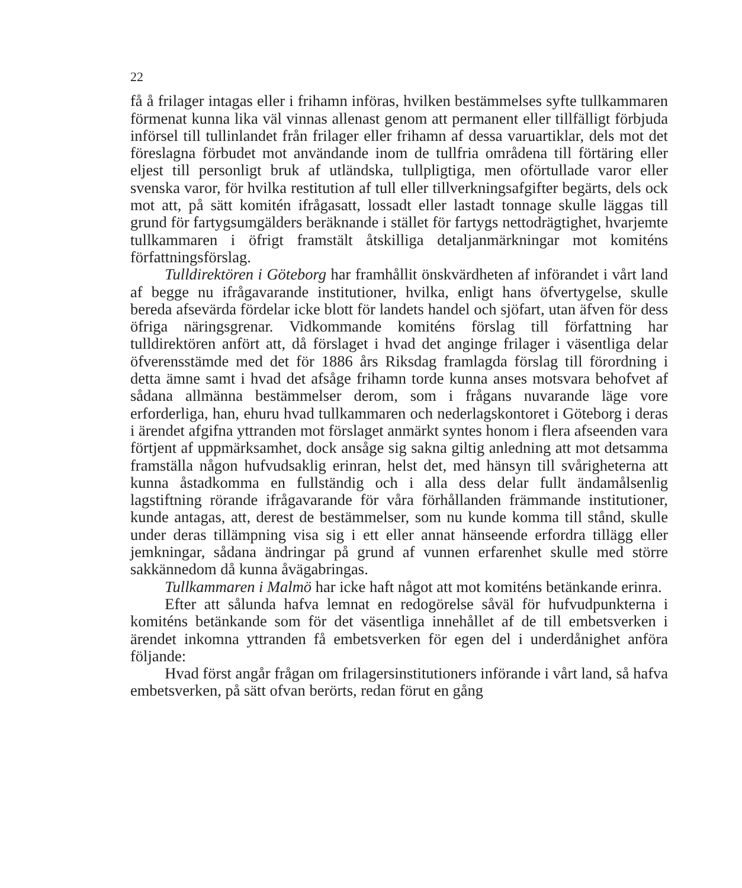22
få å frilager intagas eller i frihamn införas, hvilken bestämmelses syfte tullkammaren förmenat kunna lika väl vinnas allenast genom att permanent eller tillfälligt förbjuda införsel till tullinlandet från frilager eller frihamn af dessa varuartiklar, dels mot det föreslagna förbudet mot användande inom de tullfria områdena till förtäring eller eljest till personligt bruk af utländska, tullpligtiga, men oförtullade varor eller svenska varor, för hvilka restitution af tull eller tillverkningsafgifter begärts, dels ock mot att, på sätt komitén ifrågasatt, lossadt eller lastadt tonnage skulle läggas till grund för fartygsumgälders beräknande i stället för fartygs nettodrägtighet, hvarjemte tullkammaren i öfrigt framstält åtskilliga detaljanmärkningar mot komiténs författningsförslag.
Tulldirektören i Göteborg har framhållit önskvärdheten af införandet i vårt land af begge nu ifrågavarande institutioner, hvilka, enligt hans öfvertygelse, skulle bereda afsevärda fördelar icke blott för landets handel och sjöfart, utan äfven för dess öfriga näringsgrenar. Vidkommande komiténs förslag till författning har tulldirektören anfört att, då förslaget i hvad det anginge frilager i väsentliga delar öfverensstämde med det för 1886 års Riksdag framlagda förslag till förordning i detta ämne samt i hvad det afsåge frihamn torde kunna anses motsvara behofvet af sådana allmänna bestämmelser derom, som i frågans nuvarande läge vore erforderliga, han, ehuru hvad tullkammaren och nederlagskontoret i Göteborg i deras i ärendet afgifna yttranden mot förslaget anmärkt syntes honom i flera afseenden vara förtjent af uppmärksamhet, dock ansåge sig sakna giltig anledning att mot detsamma framställa någon hufvudsaklig erinran, helst det, med hänsyn till svårigheterna att kunna åstadkomma en fullständig och i alla dess delar fullt ändamålsenlig lagstiftning rörande ifrågavarande för våra förhållanden främmande institutioner, kunde antagas, att, derest de bestämmelser, som nu kunde komma till stånd, skulle under deras tillämpning visa sig i ett eller annat hänseende erfordra tillägg eller jemkningar, sådana ändringar på grund af vunnen erfarenhet skulle med större sakkännedom då kunna åvägabringas.
Tullkammaren i Malmö har icke haft något att mot komiténs betänkande erinra.
Efter att sålunda hafva lemnat en redogörelse såväl för hufvudpunkterna i komiténs betänkande som för det väsentliga innehållet af de till embetsverken i ärendet inkomna yttranden få embetsverken för egen del i underdånighet anföra följande:
Hvad först angår frågan om frilagersinstitutioners införande i vårt land, så hafva embetsverken, på sätt ofvan berörts, redan förut en gång